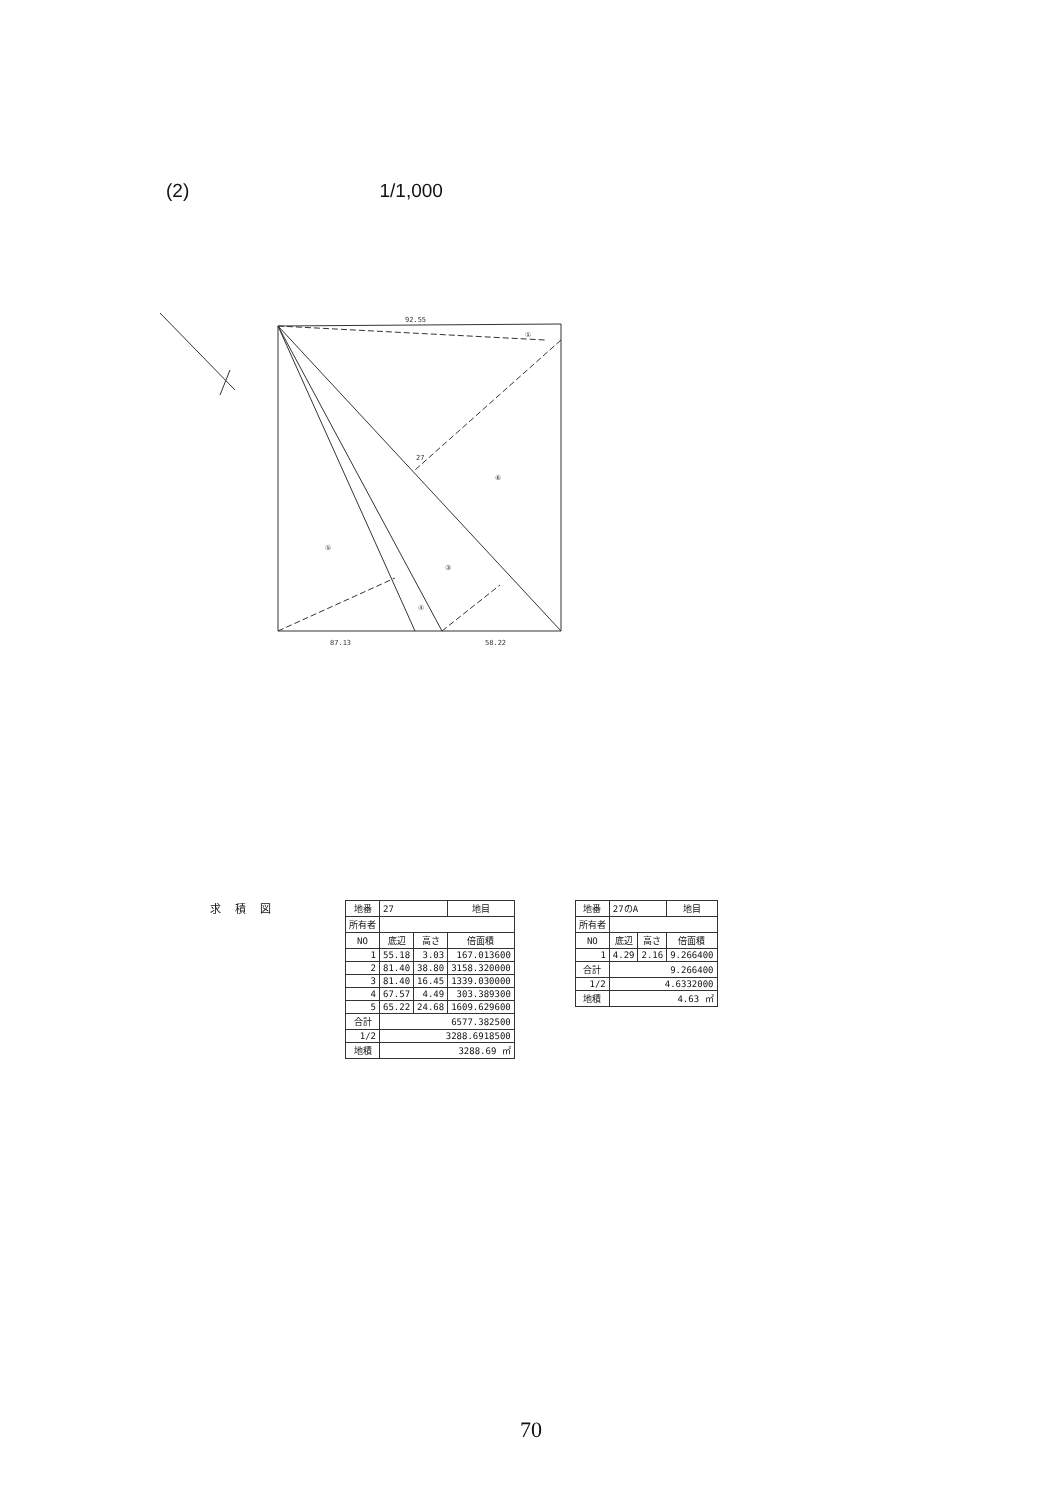(2) 1/1,000
92.55
87.13
58.22
27
⑥
⑤
③
④
①
求積図
| 地番 | 27 | | 地目 |
| 所有者 | | | |
| NO | 底辺 | 高さ | 倍面積 |
| 1 | 55.18 | 3.03 | 167.013600 |
| 2 | 81.40 | 38.80 | 3158.320000 |
| 3 | 81.40 | 16.45 | 1339.030000 |
| 4 | 67.57 | 4.49 | 303.389300 |
| 5 | 65.22 | 24.68 | 1609.629600 |
| 合計 | 6577.382500 | | |
| 1/2 | 3288.6918500 | | |
| 地積 | 3288.69 ㎡ | | |
| 地番 | 27のA | | 地目 |
| 所有者 | | | |
| NO | 底辺 | 高さ | 倍面積 |
| 1 | 4.29 | 2.16 | 9.266400 |
| 合計 | 9.266400 | | |
| 1/2 | 4.6332000 | | |
| 地積 | 4.63 ㎡ | | |
70